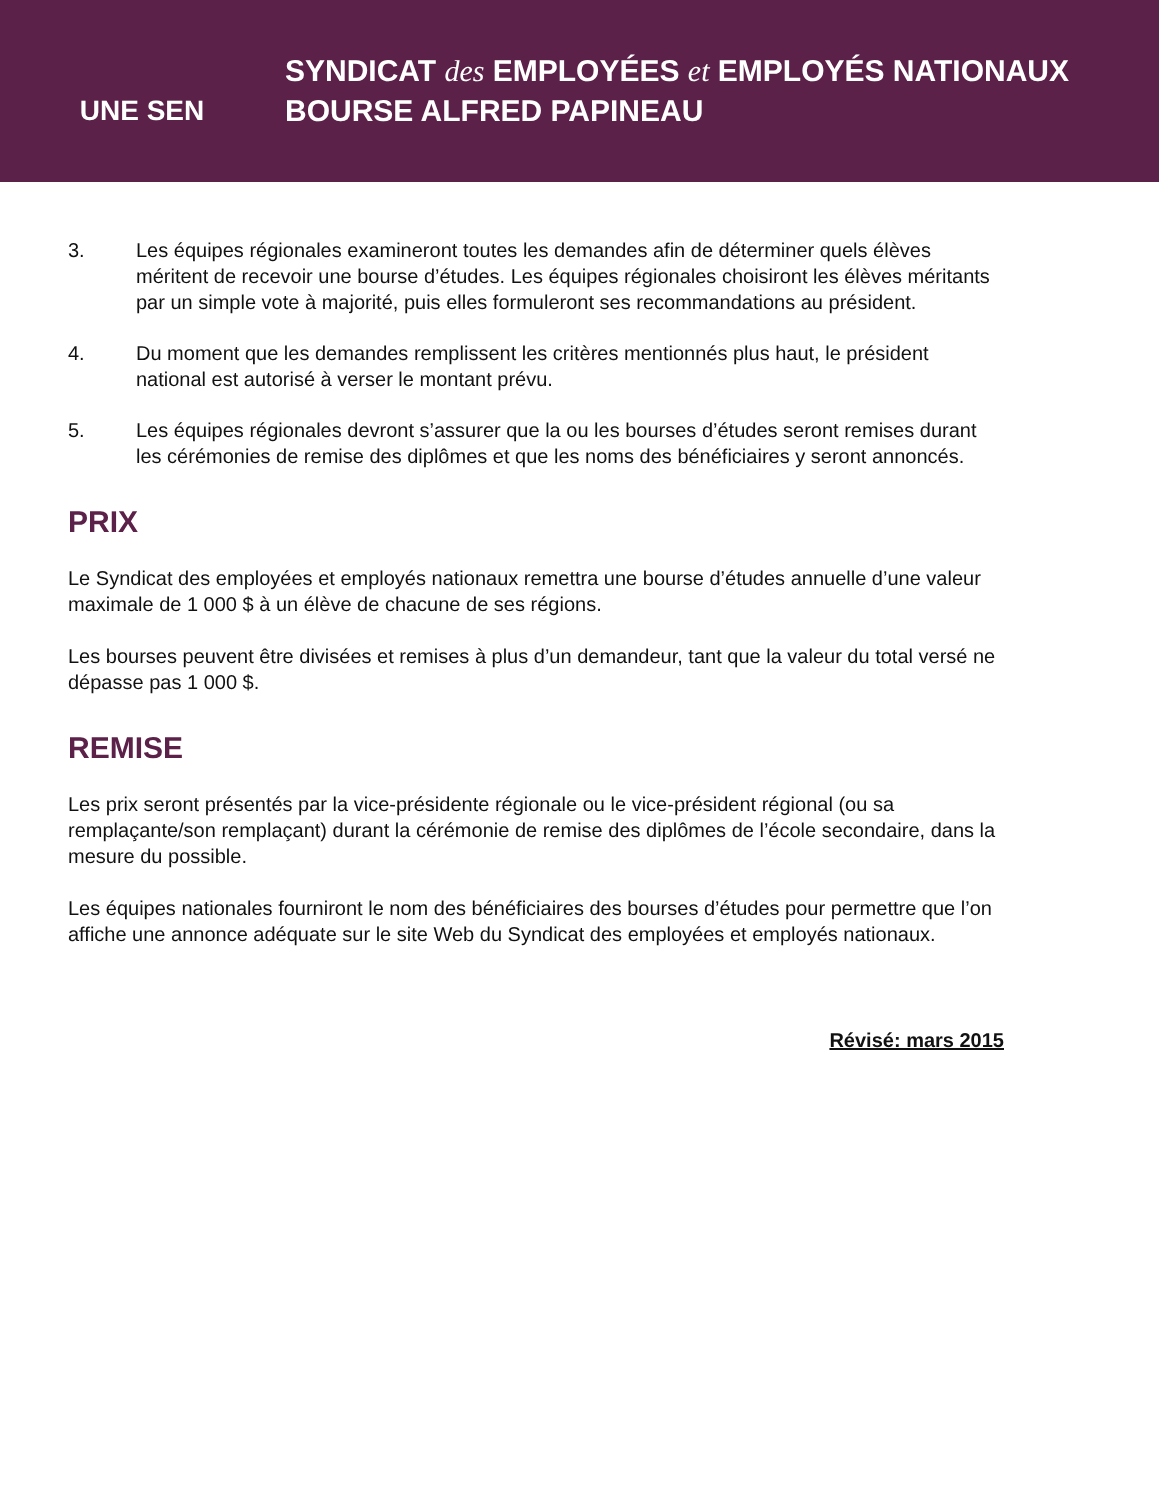UNE SEN
SYNDICAT des EMPLOYÉES et EMPLOYÉS NATIONAUX
BOURSE ALFRED PAPINEAU
3. Les équipes régionales examineront toutes les demandes afin de déterminer quels élèves méritent de recevoir une bourse d’études. Les équipes régionales choisiront les élèves méritants par un simple vote à majorité, puis elles formuleront ses recommandations au président.
4. Du moment que les demandes remplissent les critères mentionnés plus haut, le président national est autorisé à verser le montant prévu.
5. Les équipes régionales devront s’assurer que la ou les bourses d’études seront remises durant les cérémonies de remise des diplômes et que les noms des bénéficiaires y seront annoncés.
PRIX
Le Syndicat des employées et employés nationaux remettra une bourse d’études annuelle d’une valeur maximale de 1 000 $ à un élève de chacune de ses régions.
Les bourses peuvent être divisées et remises à plus d’un demandeur, tant que la valeur du total versé ne dépasse pas 1 000 $.
REMISE
Les prix seront présentés par la vice-présidente régionale ou le vice-président régional (ou sa remplaçante/son remplaçant) durant la cérémonie de remise des diplômes de l’école secondaire, dans la mesure du possible.
Les équipes nationales fourniront le nom des bénéficiaires des bourses d’études pour permettre que l’on affiche une annonce adéquate sur le site Web du Syndicat des employées et employés nationaux.
Révisé: mars 2015